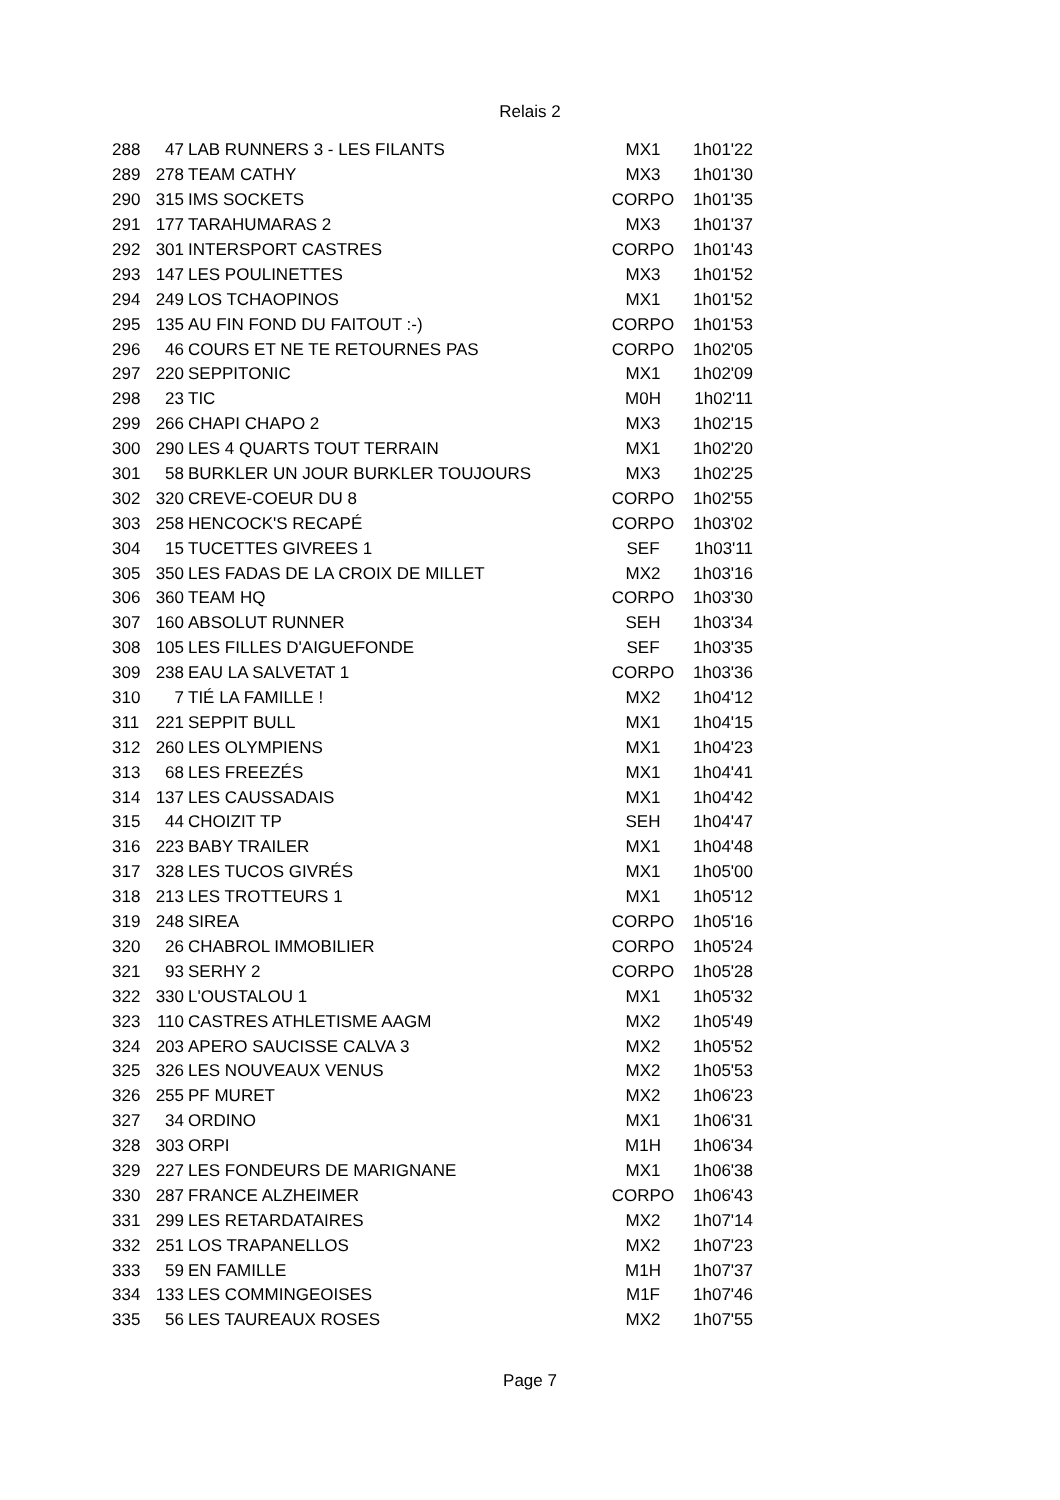Relais 2
| 288 | 47 | LAB RUNNERS 3 - LES FILANTS | MX1 | 1h01'22 |
| 289 | 278 | TEAM CATHY | MX3 | 1h01'30 |
| 290 | 315 | IMS SOCKETS | CORPO | 1h01'35 |
| 291 | 177 | TARAHUMARAS 2 | MX3 | 1h01'37 |
| 292 | 301 | INTERSPORT CASTRES | CORPO | 1h01'43 |
| 293 | 147 | LES POULINETTES | MX3 | 1h01'52 |
| 294 | 249 | LOS TCHAOPINOS | MX1 | 1h01'52 |
| 295 | 135 | AU FIN FOND DU FAITOUT :-) | CORPO | 1h01'53 |
| 296 | 46 | COURS ET NE TE RETOURNES PAS | CORPO | 1h02'05 |
| 297 | 220 | SEPPITONIC | MX1 | 1h02'09 |
| 298 | 23 | TIC | M0H | 1h02'11 |
| 299 | 266 | CHAPI CHAPO 2 | MX3 | 1h02'15 |
| 300 | 290 | LES 4 QUARTS TOUT TERRAIN | MX1 | 1h02'20 |
| 301 | 58 | BURKLER UN JOUR BURKLER TOUJOURS | MX3 | 1h02'25 |
| 302 | 320 | CREVE-COEUR DU 8 | CORPO | 1h02'55 |
| 303 | 258 | HENCOCK'S RECAPÉ | CORPO | 1h03'02 |
| 304 | 15 | TUCETTES GIVREES 1 | SEF | 1h03'11 |
| 305 | 350 | LES FADAS DE LA CROIX DE MILLET | MX2 | 1h03'16 |
| 306 | 360 | TEAM HQ | CORPO | 1h03'30 |
| 307 | 160 | ABSOLUT RUNNER | SEH | 1h03'34 |
| 308 | 105 | LES FILLES D'AIGUEFONDE | SEF | 1h03'35 |
| 309 | 238 | EAU LA SALVETAT 1 | CORPO | 1h03'36 |
| 310 | 7 | TIÉ LA FAMILLE ! | MX2 | 1h04'12 |
| 311 | 221 | SEPPIT BULL | MX1 | 1h04'15 |
| 312 | 260 | LES OLYMPIENS | MX1 | 1h04'23 |
| 313 | 68 | LES FREEZÉS | MX1 | 1h04'41 |
| 314 | 137 | LES CAUSSADAIS | MX1 | 1h04'42 |
| 315 | 44 | CHOIZIT TP | SEH | 1h04'47 |
| 316 | 223 | BABY TRAILER | MX1 | 1h04'48 |
| 317 | 328 | LES TUCOS GIVRÉS | MX1 | 1h05'00 |
| 318 | 213 | LES TROTTEURS 1 | MX1 | 1h05'12 |
| 319 | 248 | SIREA | CORPO | 1h05'16 |
| 320 | 26 | CHABROL IMMOBILIER | CORPO | 1h05'24 |
| 321 | 93 | SERHY 2 | CORPO | 1h05'28 |
| 322 | 330 | L'OUSTALOU 1 | MX1 | 1h05'32 |
| 323 | 110 | CASTRES ATHLETISME AAGM | MX2 | 1h05'49 |
| 324 | 203 | APERO SAUCISSE CALVA 3 | MX2 | 1h05'52 |
| 325 | 326 | LES NOUVEAUX VENUS | MX2 | 1h05'53 |
| 326 | 255 | PF MURET | MX2 | 1h06'23 |
| 327 | 34 | ORDINO | MX1 | 1h06'31 |
| 328 | 303 | ORPI | M1H | 1h06'34 |
| 329 | 227 | LES FONDEURS DE MARIGNANE | MX1 | 1h06'38 |
| 330 | 287 | FRANCE ALZHEIMER | CORPO | 1h06'43 |
| 331 | 299 | LES RETARDATAIRES | MX2 | 1h07'14 |
| 332 | 251 | LOS TRAPANELLOS | MX2 | 1h07'23 |
| 333 | 59 | EN FAMILLE | M1H | 1h07'37 |
| 334 | 133 | LES COMMINGEOISES | M1F | 1h07'46 |
| 335 | 56 | LES TAUREAUX ROSES | MX2 | 1h07'55 |
Page 7